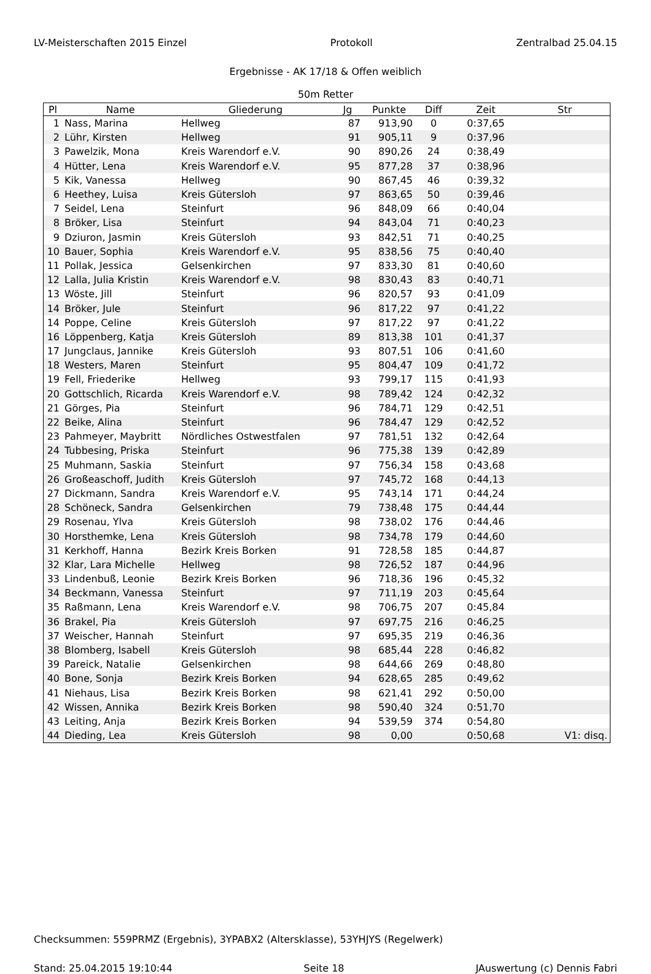LV-Meisterschaften 2015 Einzel Protokoll Zentralbad 25.04.15
Ergebnisse - AK 17/18 & Offen weiblich
50m Retter
| Pl | Name | Gliederung | Jg | Punkte | Diff | Zeit | Str |
| --- | --- | --- | --- | --- | --- | --- | --- |
| 1 | Nass, Marina | Hellweg | 87 | 913,90 | 0 | 0:37,65 | |
| 2 | Lühr, Kirsten | Hellweg | 91 | 905,11 | 9 | 0:37,96 | |
| 3 | Pawelzik, Mona | Kreis Warendorf e.V. | 90 | 890,26 | 24 | 0:38,49 | |
| 4 | Hütter, Lena | Kreis Warendorf e.V. | 95 | 877,28 | 37 | 0:38,96 | |
| 5 | Kik, Vanessa | Hellweg | 90 | 867,45 | 46 | 0:39,32 | |
| 6 | Heethey, Luisa | Kreis Gütersloh | 97 | 863,65 | 50 | 0:39,46 | |
| 7 | Seidel, Lena | Steinfurt | 96 | 848,09 | 66 | 0:40,04 | |
| 8 | Bröker, Lisa | Steinfurt | 94 | 843,04 | 71 | 0:40,23 | |
| 9 | Dziuron, Jasmin | Kreis Gütersloh | 93 | 842,51 | 71 | 0:40,25 | |
| 10 | Bauer, Sophia | Kreis Warendorf e.V. | 95 | 838,56 | 75 | 0:40,40 | |
| 11 | Pollak, Jessica | Gelsenkirchen | 97 | 833,30 | 81 | 0:40,60 | |
| 12 | Lalla, Julia Kristin | Kreis Warendorf e.V. | 98 | 830,43 | 83 | 0:40,71 | |
| 13 | Wöste, Jill | Steinfurt | 96 | 820,57 | 93 | 0:41,09 | |
| 14 | Bröker, Jule | Steinfurt | 96 | 817,22 | 97 | 0:41,22 | |
| 14 | Poppe, Celine | Kreis Gütersloh | 97 | 817,22 | 97 | 0:41,22 | |
| 16 | Löppenberg, Katja | Kreis Gütersloh | 89 | 813,38 | 101 | 0:41,37 | |
| 17 | Jungclaus, Jannike | Kreis Gütersloh | 93 | 807,51 | 106 | 0:41,60 | |
| 18 | Westers, Maren | Steinfurt | 95 | 804,47 | 109 | 0:41,72 | |
| 19 | Fell, Friederike | Hellweg | 93 | 799,17 | 115 | 0:41,93 | |
| 20 | Gottschlich, Ricarda | Kreis Warendorf e.V. | 98 | 789,42 | 124 | 0:42,32 | |
| 21 | Görges, Pia | Steinfurt | 96 | 784,71 | 129 | 0:42,51 | |
| 22 | Beike, Alina | Steinfurt | 96 | 784,47 | 129 | 0:42,52 | |
| 23 | Pahmeyer, Maybritt | Nördliches Ostwestfalen | 97 | 781,51 | 132 | 0:42,64 | |
| 24 | Tubbesing, Priska | Steinfurt | 96 | 775,38 | 139 | 0:42,89 | |
| 25 | Muhmann, Saskia | Steinfurt | 97 | 756,34 | 158 | 0:43,68 | |
| 26 | Großeaschoff, Judith | Kreis Gütersloh | 97 | 745,72 | 168 | 0:44,13 | |
| 27 | Dickmann, Sandra | Kreis Warendorf e.V. | 95 | 743,14 | 171 | 0:44,24 | |
| 28 | Schöneck, Sandra | Gelsenkirchen | 79 | 738,48 | 175 | 0:44,44 | |
| 29 | Rosenau, Ylva | Kreis Gütersloh | 98 | 738,02 | 176 | 0:44,46 | |
| 30 | Horsthemke, Lena | Kreis Gütersloh | 98 | 734,78 | 179 | 0:44,60 | |
| 31 | Kerkhoff, Hanna | Bezirk Kreis Borken | 91 | 728,58 | 185 | 0:44,87 | |
| 32 | Klar, Lara Michelle | Hellweg | 98 | 726,52 | 187 | 0:44,96 | |
| 33 | Lindenbuß, Leonie | Bezirk Kreis Borken | 96 | 718,36 | 196 | 0:45,32 | |
| 34 | Beckmann, Vanessa | Steinfurt | 97 | 711,19 | 203 | 0:45,64 | |
| 35 | Raßmann, Lena | Kreis Warendorf e.V. | 98 | 706,75 | 207 | 0:45,84 | |
| 36 | Brakel, Pia | Kreis Gütersloh | 97 | 697,75 | 216 | 0:46,25 | |
| 37 | Weischer, Hannah | Steinfurt | 97 | 695,35 | 219 | 0:46,36 | |
| 38 | Blomberg, Isabell | Kreis Gütersloh | 98 | 685,44 | 228 | 0:46,82 | |
| 39 | Pareick, Natalie | Gelsenkirchen | 98 | 644,66 | 269 | 0:48,80 | |
| 40 | Bone, Sonja | Bezirk Kreis Borken | 94 | 628,65 | 285 | 0:49,62 | |
| 41 | Niehaus, Lisa | Bezirk Kreis Borken | 98 | 621,41 | 292 | 0:50,00 | |
| 42 | Wissen, Annika | Bezirk Kreis Borken | 98 | 590,40 | 324 | 0:51,70 | |
| 43 | Leiting, Anja | Bezirk Kreis Borken | 94 | 539,59 | 374 | 0:54,80 | |
| 44 | Dieding, Lea | Kreis Gütersloh | 98 | 0,00 | | 0:50,68 | V1: disq. |
Checksummen: 559PRMZ (Ergebnis), 3YPABX2 (Altersklasse), 53YHJYS (Regelwerk)
Stand: 25.04.2015 19:10:44 Seite 18 JAuswertung (c) Dennis Fabri